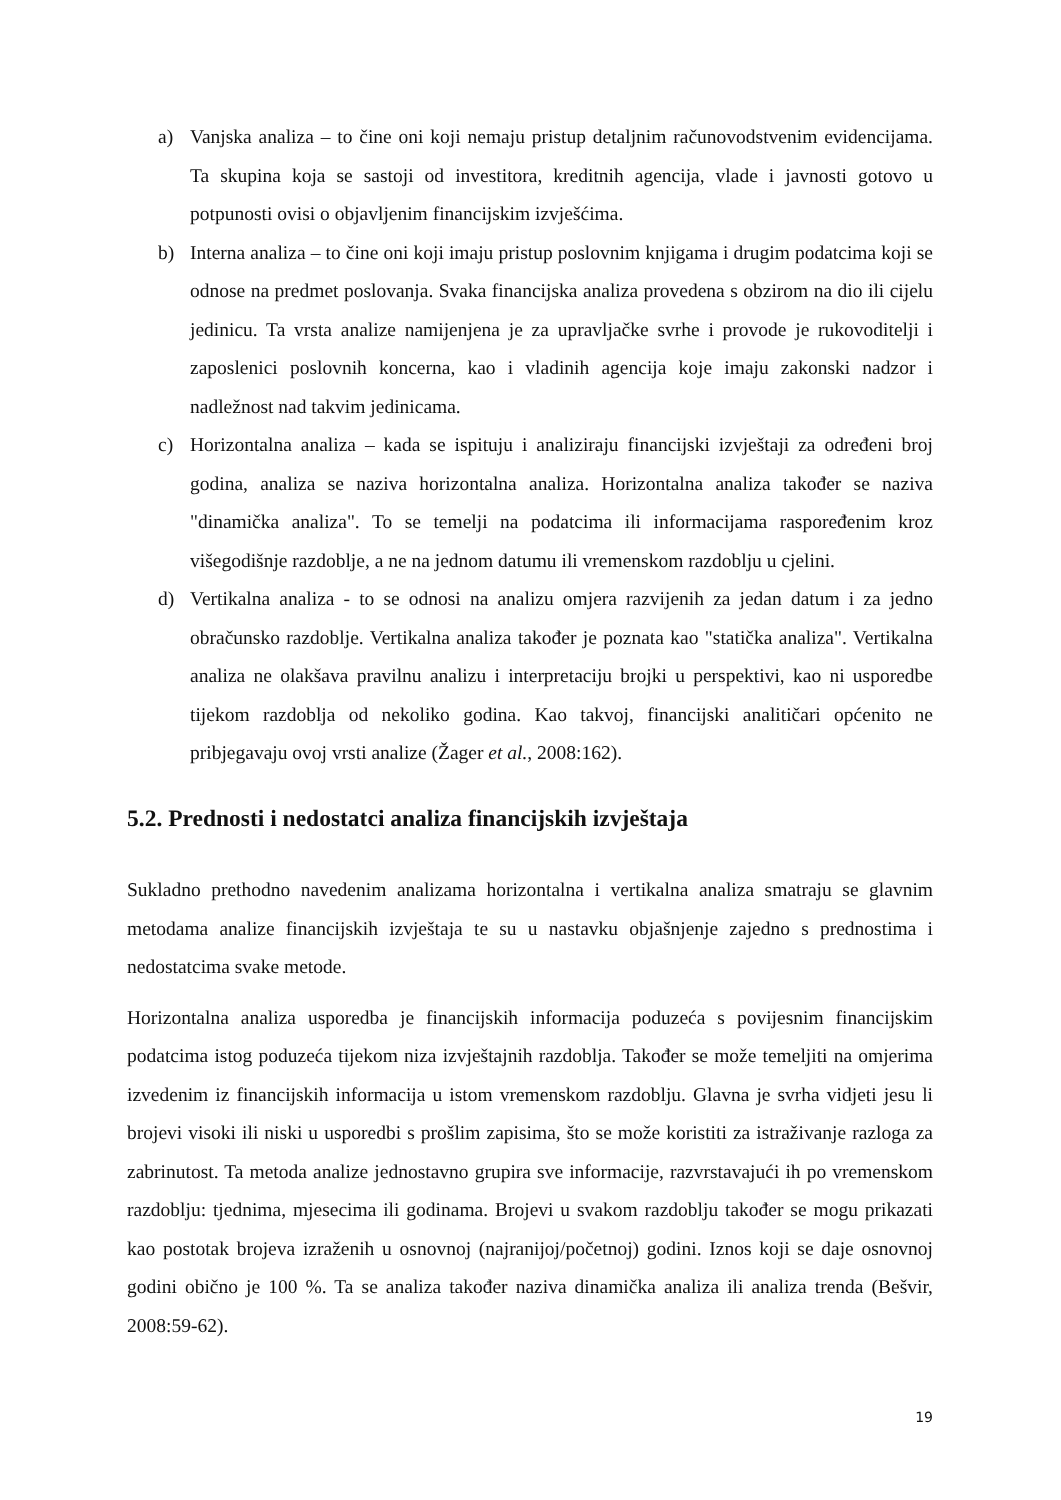a) Vanjska analiza – to čine oni koji nemaju pristup detaljnim računovodstvenim evidencijama. Ta skupina koja se sastoji od investitora, kreditnih agencija, vlade i javnosti gotovo u potpunosti ovisi o objavljenim financijskim izvješćima.
b) Interna analiza – to čine oni koji imaju pristup poslovnim knjigama i drugim podatcima koji se odnose na predmet poslovanja. Svaka financijska analiza provedena s obzirom na dio ili cijelu jedinicu. Ta vrsta analize namijenjena je za upravljačke svrhe i provode je rukovoditelji i zaposlenici poslovnih koncerna, kao i vladinih agencija koje imaju zakonski nadzor i nadležnost nad takvim jedinicama.
c) Horizontalna analiza – kada se ispituju i analiziraju financijski izvještaji za određeni broj godina, analiza se naziva horizontalna analiza. Horizontalna analiza također se naziva "dinamička analiza". To se temelji na podatcima ili informacijama raspoređenim kroz višegodišnje razdoblje, a ne na jednom datumu ili vremenskom razdoblju u cjelini.
d) Vertikalna analiza - to se odnosi na analizu omjera razvijenih za jedan datum i za jedno obračunsko razdoblje. Vertikalna analiza također je poznata kao "statička analiza". Vertikalna analiza ne olakšava pravilnu analizu i interpretaciju brojki u perspektivi, kao ni usporedbe tijekom razdoblja od nekoliko godina. Kao takvoj, financijski analitičari općenito ne pribjegavaju ovoj vrsti analize (Žager et al., 2008:162).
5.2. Prednosti i nedostatci analiza financijskih izvještaja
Sukladno prethodno navedenim analizama horizontalna i vertikalna analiza smatraju se glavnim metodama analize financijskih izvještaja te su u nastavku objašnjenje zajedno s prednostima i nedostatcima svake metode.
Horizontalna analiza usporedba je financijskih informacija poduzeća s povijesnim financijskim podatcima istog poduzeća tijekom niza izvještajnih razdoblja. Također se može temeljiti na omjerima izvedenim iz financijskih informacija u istom vremenskom razdoblju. Glavna je svrha vidjeti jesu li brojevi visoki ili niski u usporedbi s prošlim zapisima, što se može koristiti za istraživanje razloga za zabrinutost. Ta metoda analize jednostavno grupira sve informacije, razvrstavajući ih po vremenskom razdoblju: tjednima, mjesecima ili godinama. Brojevi u svakom razdoblju također se mogu prikazati kao postotak brojeva izraženih u osnovnoj (najranijoj/početnoj) godini. Iznos koji se daje osnovnoj godini obično je 100 %. Ta se analiza također naziva dinamička analiza ili analiza trenda (Bešvir, 2008:59-62).
19